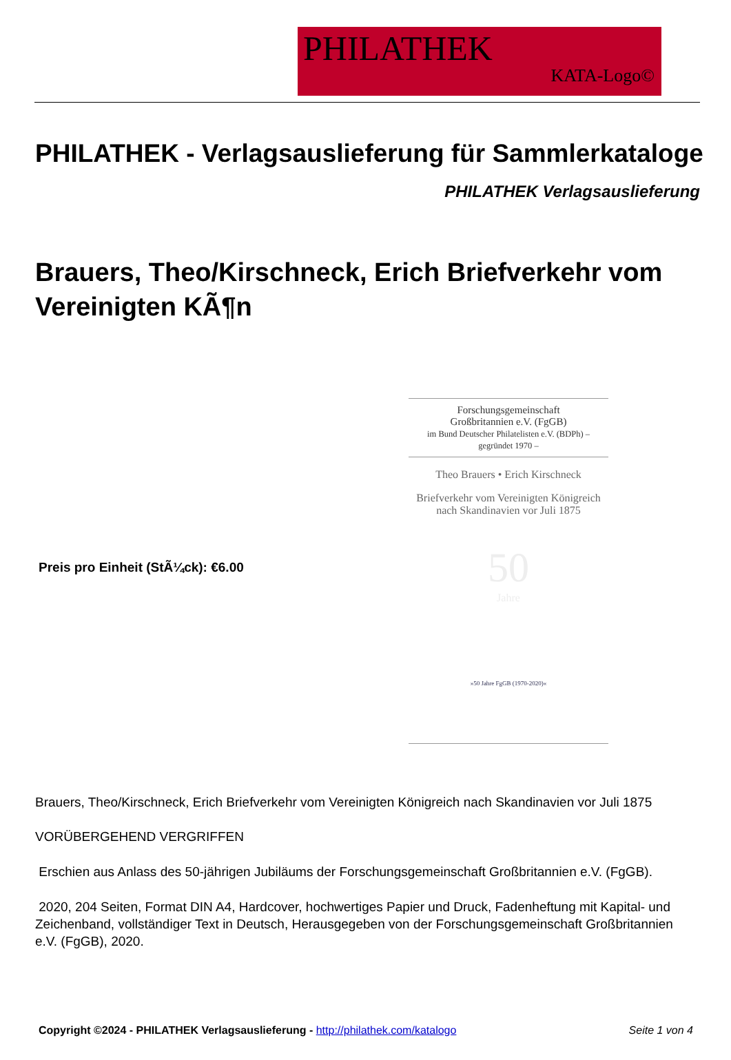PHILATHEK
KATA-Logo©
PHILATHEK - Verlagsauslieferung für Sammlerkataloge
PHILATHEK Verlagsauslieferung
Brauers, Theo/Kirschneck, Erich Briefverkehr vom Vereinigten KÃ¶n
Preis pro Einheit (StÃ¼ck): €6.00
Forschungsgemeinschaft
Großbritannien e.V. (FgGB)
im Bund Deutscher Philatelisten e.V. (BDPh) – gegründet 1970 –
Theo Brauers • Erich Kirschneck
Briefverkehr vom Vereinigten Königreich
nach Skandinavien vor Juli 1875
50
Jahre
»50 Jahre FgGB (1970-2020)«
Brauers, Theo/Kirschneck, Erich Briefverkehr vom Vereinigten Königreich nach Skandinavien vor Juli 1875
VORÜBERGEHEND VERGRIFFEN
Erschien aus Anlass des 50-jährigen Jubiläums der Forschungsgemeinschaft Großbritannien e.V. (FgGB).
2020, 204 Seiten, Format DIN A4, Hardcover, hochwertiges Papier und Druck, Fadenheftung mit Kapital- und Zeichenband, vollständiger Text in Deutsch, Herausgegeben von der Forschungsgemeinschaft Großbritannien e.V. (FgGB), 2020.
Copyright ©2024 - PHILATHEK Verlagsauslieferung - http://philathek.com/katalogo Seite 1 von 4